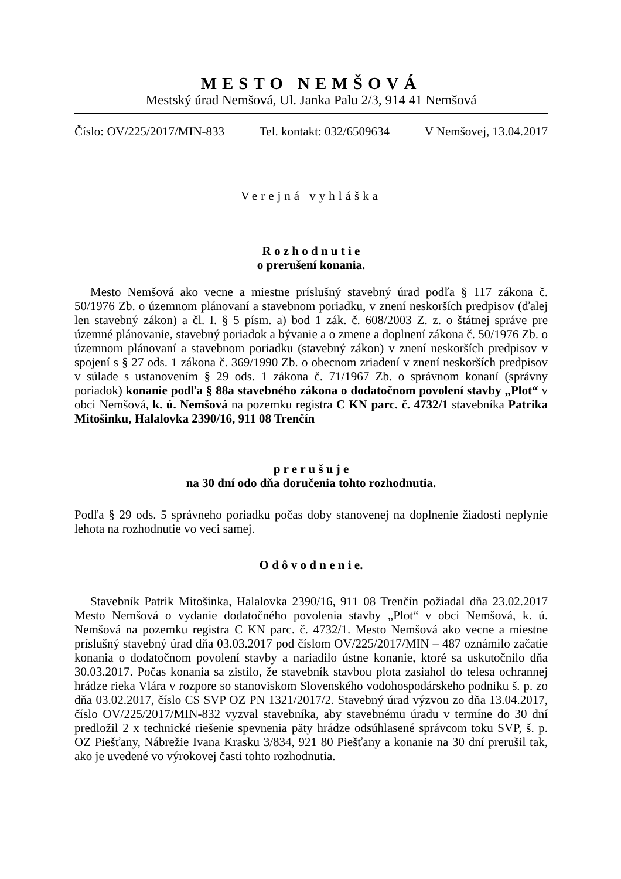MESTO NEMŠOVÁ
Mestský úrad Nemšová, Ul. Janka Palu 2/3, 914 41 Nemšová
Číslo: OV/225/2017/MIN-833 Tel. kontakt: 032/6509634 V Nemšovej, 13.04.2017
Verejná vyhláška
R o z h o d n u t i e
o prerušení konania.
Mesto Nemšová ako vecne a miestne príslušný stavebný úrad podľa § 117 zákona č. 50/1976 Zb. o územnom plánovaní a stavebnom poriadku, v znení neskorších predpisov (ďalej len stavebný zákon) a čl. I. § 5 písm. a) bod 1 zák. č. 608/2003 Z. z. o štátnej správe pre územné plánovanie, stavebný poriadok a bývanie a o zmene a doplnení zákona č. 50/1976 Zb. o územnom plánovaní a stavebnom poriadku (stavebný zákon) v znení neskorších predpisov v spojení s § 27 ods. 1 zákona č. 369/1990 Zb. o obecnom zriadení v znení neskorších predpisov v súlade s ustanovením § 29 ods. 1 zákona č. 71/1967 Zb. o správnom konaní (správny poriadok) konanie podľa § 88a stavebného zákona o dodatočnom povolení stavby „Plot“ v obci Nemšová, k. ú. Nemšová na pozemku registra C KN parc. č. 4732/1 stavebníka Patrika Mitošinku, Halalovka 2390/16, 911 08 Trenčín
p r e r u š u j e
na 30 dní odo dňa doručenia tohto rozhodnutia.
Podľa § 29 ods. 5 správneho poriadku počas doby stanovenej na doplnenie žiadosti neplynie lehota na rozhodnutie vo veci samej.
O d ô v o d n e n i e.
Stavebník Patrik Mitošinka, Halalovka 2390/16, 911 08 Trenčín požiadal dňa 23.02.2017 Mesto Nemšová o vydanie dodatočného povolenia stavby „Plot“ v obci Nemšová, k. ú. Nemšová na pozemku registra C KN parc. č. 4732/1. Mesto Nemšová ako vecne a miestne príslušný stavebný úrad dňa 03.03.2017 pod číslom OV/225/2017/MIN – 487 oznámilo začatie konania o dodatočnom povolení stavby a nariadilo ústne konanie, ktoré sa uskutočnilo dňa 30.03.2017. Počas konania sa zistilo, že stavebník stavbou plota zasiahol do telesa ochrannej hrádze rieka Vlára v rozpore so stanoviskom Slovenského vodohospodárskeho podniku š. p. zo dňa 03.02.2017, číslo CS SVP OZ PN 1321/2017/2. Stavebný úrad výzvou zo dňa 13.04.2017, číslo OV/225/2017/MIN-832 vyzval stavebníka, aby stavebnému úradu v termíne do 30 dní predložil 2 x technické riešenie spevnenia päty hrádze odsúhlasené správcom toku SVP, š. p. OZ Piešťany, Nábrežie Ivana Krasku 3/834, 921 80 Piešťany a konanie na 30 dní prerušil tak, ako je uvedené vo výrokovej časti tohto rozhodnutia.